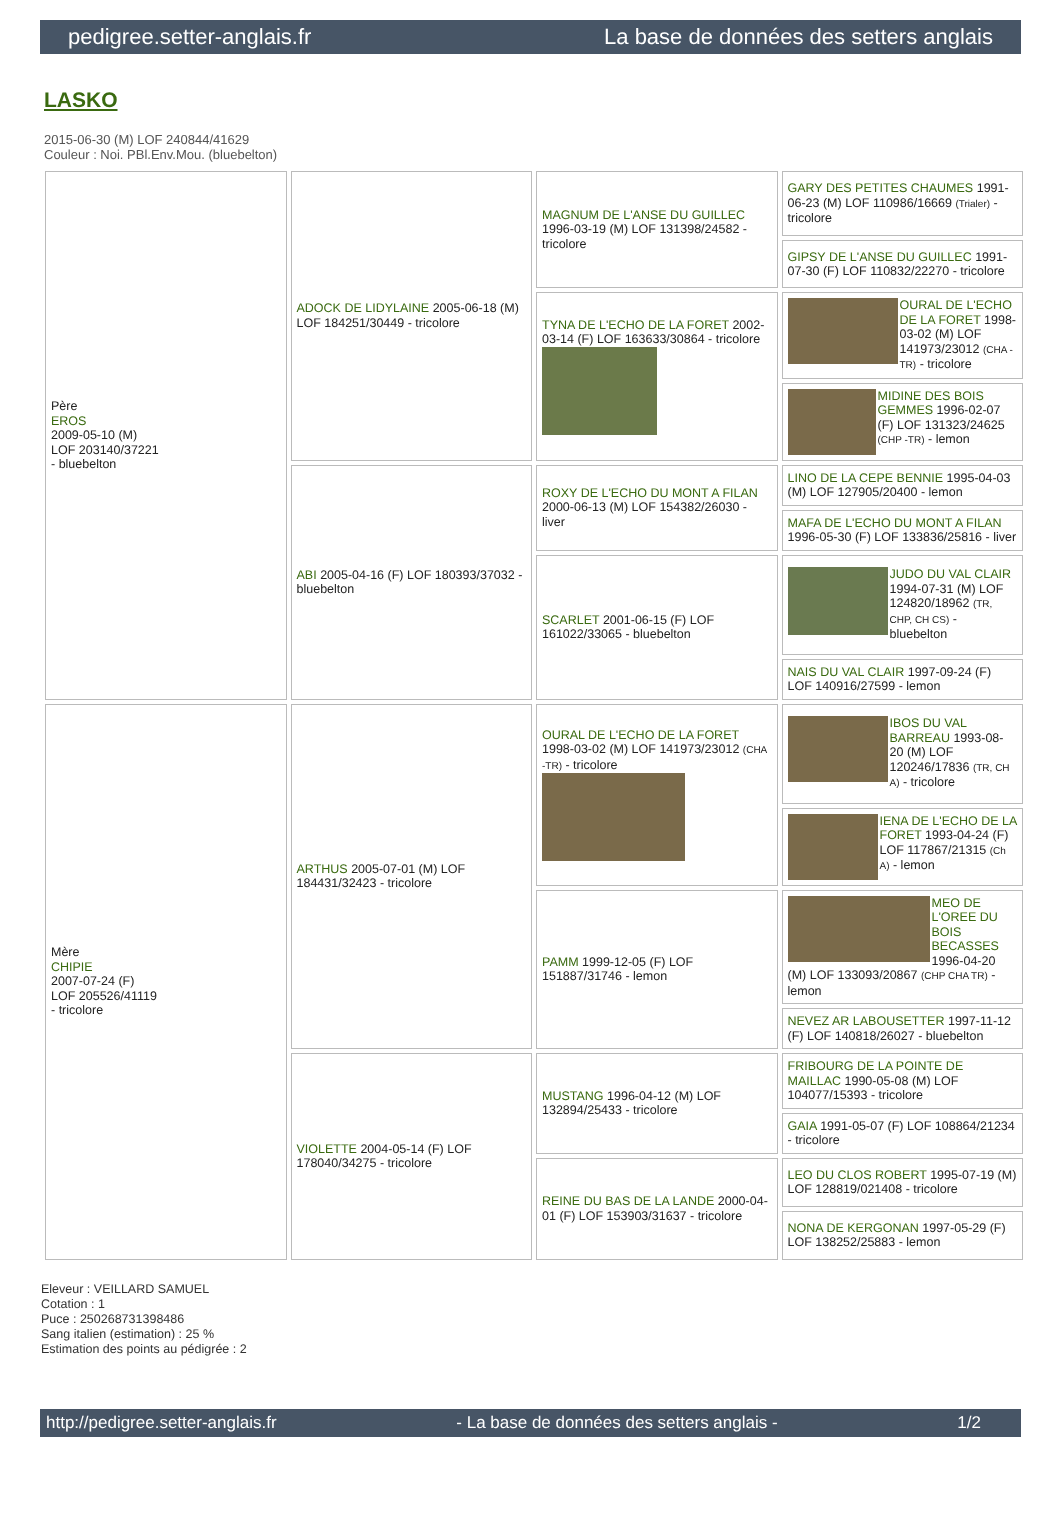pedigree.setter-anglais.fr La base de données des setters anglais
LASKO
2015-06-30 (M) LOF 240844/41629
Couleur : Noi. PBl.Env.Mou. (bluebelton)
| Père EROS 2009-05-10 (M) LOF 203140/37221 - bluebelton | ADOCK DE LIDYLAINE 2005-06-18 (M) LOF 184251/30449 - tricolore | MAGNUM DE L'ANSE DU GUILLEC 1996-03-19 (M) LOF 131398/24582 - tricolore | GARY DES PETITES CHAUMES 1991-06-23 (M) LOF 110986/16669 (Trialer) - tricolore |
| | | | GIPSY DE L'ANSE DU GUILLEC 1991-07-30 (F) LOF 110832/22270 - tricolore |
| | | TYNA DE L'ECHO DE LA FORET 2002-03-14 (F) LOF 163633/30864 - tricolore | OURAL DE L'ECHO DE LA FORET 1998-03-02 (M) LOF 141973/23012 (CHA -TR) - tricolore |
| | | | MIDINE DES BOIS GEMMES 1996-02-07 (F) LOF 131323/24625 (CHP -TR) - lemon |
| | ABI 2005-04-16 (F) LOF 180393/37032 - bluebelton | ROXY DE L'ECHO DU MONT A FILAN 2000-06-13 (M) LOF 154382/26030 - liver | LINO DE LA CEPE BENNIE 1995-04-03 (M) LOF 127905/20400 - lemon |
| | | | MAFA DE L'ECHO DU MONT A FILAN 1996-05-30 (F) LOF 133836/25816 - liver |
| | | SCARLET 2001-06-15 (F) LOF 161022/33065 - bluebelton | JUDO DU VAL CLAIR 1994-07-31 (M) LOF 124820/18962 (TR, CHP, CH CS) - bluebelton |
| | | | NAIS DU VAL CLAIR 1997-09-24 (F) LOF 140916/27599 - lemon |
| Mère CHIPIE 2007-07-24 (F) LOF 205526/41119 - tricolore | ARTHUS 2005-07-01 (M) LOF 184431/32423 - tricolore | OURAL DE L'ECHO DE LA FORET 1998-03-02 (M) LOF 141973/23012 (CHA -TR) - tricolore | IBOS DU VAL BARREAU 1993-08-20 (M) LOF 120246/17836 (TR, CH A) - tricolore |
| | | | IENA DE L'ECHO DE LA FORET 1993-04-24 (F) LOF 117867/21315 (Ch A) - lemon |
| | | PAMM 1999-12-05 (F) LOF 151887/31746 - lemon | MEO DE L'OREE DU BOIS BECASSES 1996-04-20 (M) LOF 133093/20867 (CHP CHA TR) - lemon |
| | | | NEVEZ AR LABOUSETTER 1997-11-12 (F) LOF 140818/26027 - bluebelton |
| | VIOLETTE 2004-05-14 (F) LOF 178040/34275 - tricolore | MUSTANG 1996-04-12 (M) LOF 132894/25433 - tricolore | FRIBOURG DE LA POINTE DE MAILLAC 1990-05-08 (M) LOF 104077/15393 - tricolore |
| | | | GAIA 1991-05-07 (F) LOF 108864/21234 - tricolore |
| | | REINE DU BAS DE LA LANDE 2000-04-01 (F) LOF 153903/31637 - tricolore | LEO DU CLOS ROBERT 1995-07-19 (M) LOF 128819/021408 - tricolore |
| | | | NONA DE KERGONAN 1997-05-29 (F) LOF 138252/25883 - lemon |
Eleveur : VEILLARD SAMUEL
Cotation : 1
Puce : 250268731398486
Sang italien (estimation) : 25 %
Estimation des points au pédigrée : 2
http://pedigree.setter-anglais.fr - La base de données des setters anglais - 1/2